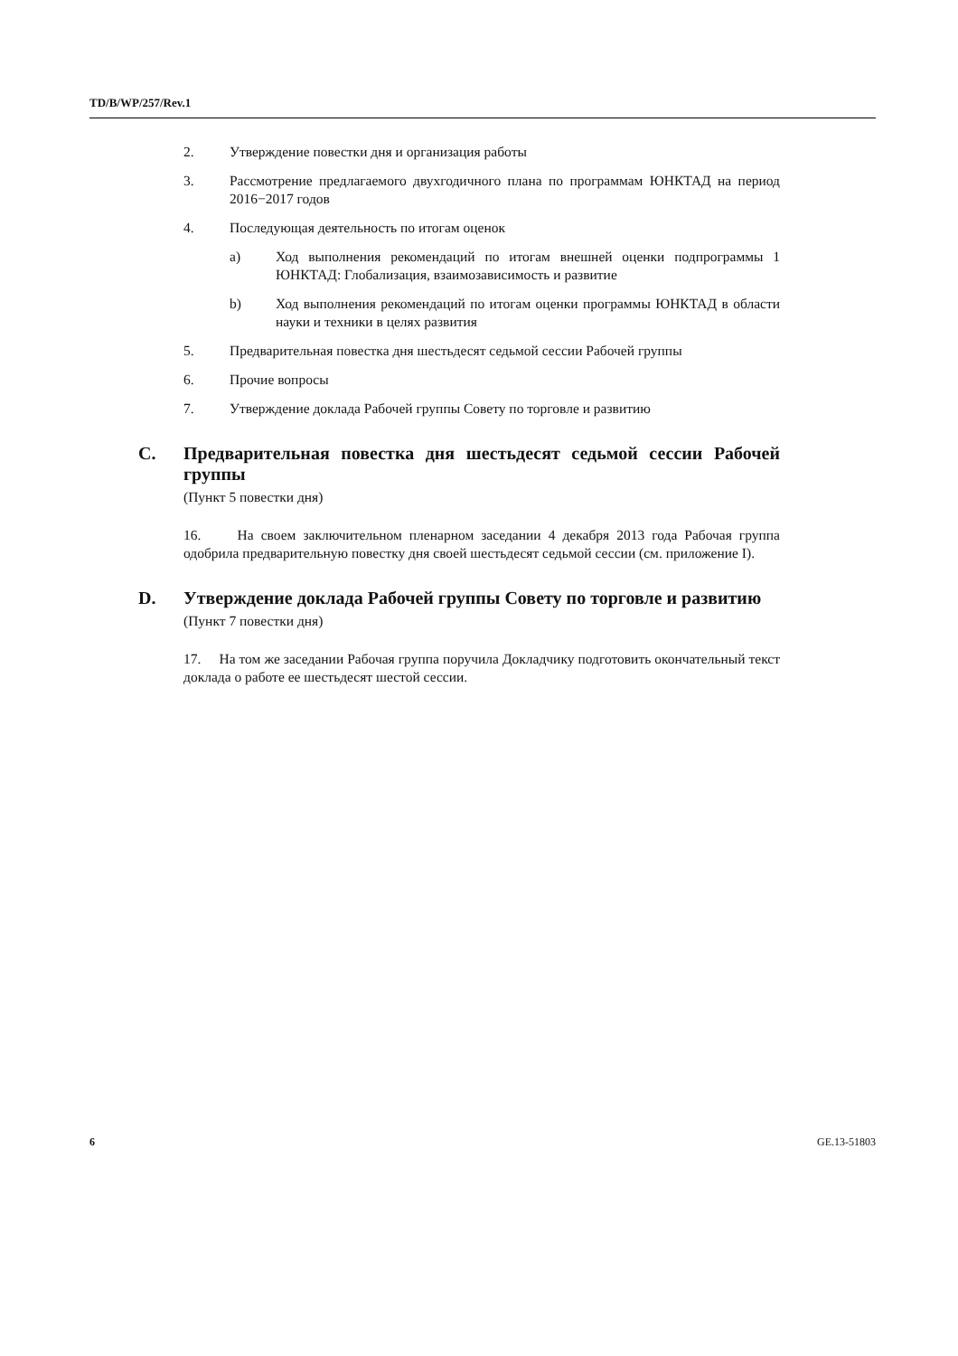TD/B/WP/257/Rev.1
2. Утверждение повестки дня и организация работы
3. Рассмотрение предлагаемого двухгодичного плана по программам ЮНКТАД на период 2016−2017 годов
4. Последующая деятельность по итогам оценок
a) Ход выполнения рекомендаций по итогам внешней оценки подпрограммы 1 ЮНКТАД: Глобализация, взаимозависимость и развитие
b) Ход выполнения рекомендаций по итогам оценки программы ЮНКТАД в области науки и техники в целях развития
5. Предварительная повестка дня шестьдесят седьмой сессии Рабочей группы
6. Прочие вопросы
7. Утверждение доклада Рабочей группы Совету по торговле и развитию
C. Предварительная повестка дня шестьдесят седьмой сессии Рабочей группы
(Пункт 5 повестки дня)
16. На своем заключительном пленарном заседании 4 декабря 2013 года Рабочая группа одобрила предварительную повестку дня своей шестьдесят седьмой сессии (см. приложение I).
D. Утверждение доклада Рабочей группы Совету по торговле и развитию
(Пункт 7 повестки дня)
17. На том же заседании Рабочая группа поручила Докладчику подготовить окончательный текст доклада о работе ее шестьдесят шестой сессии.
6 GE.13-51803